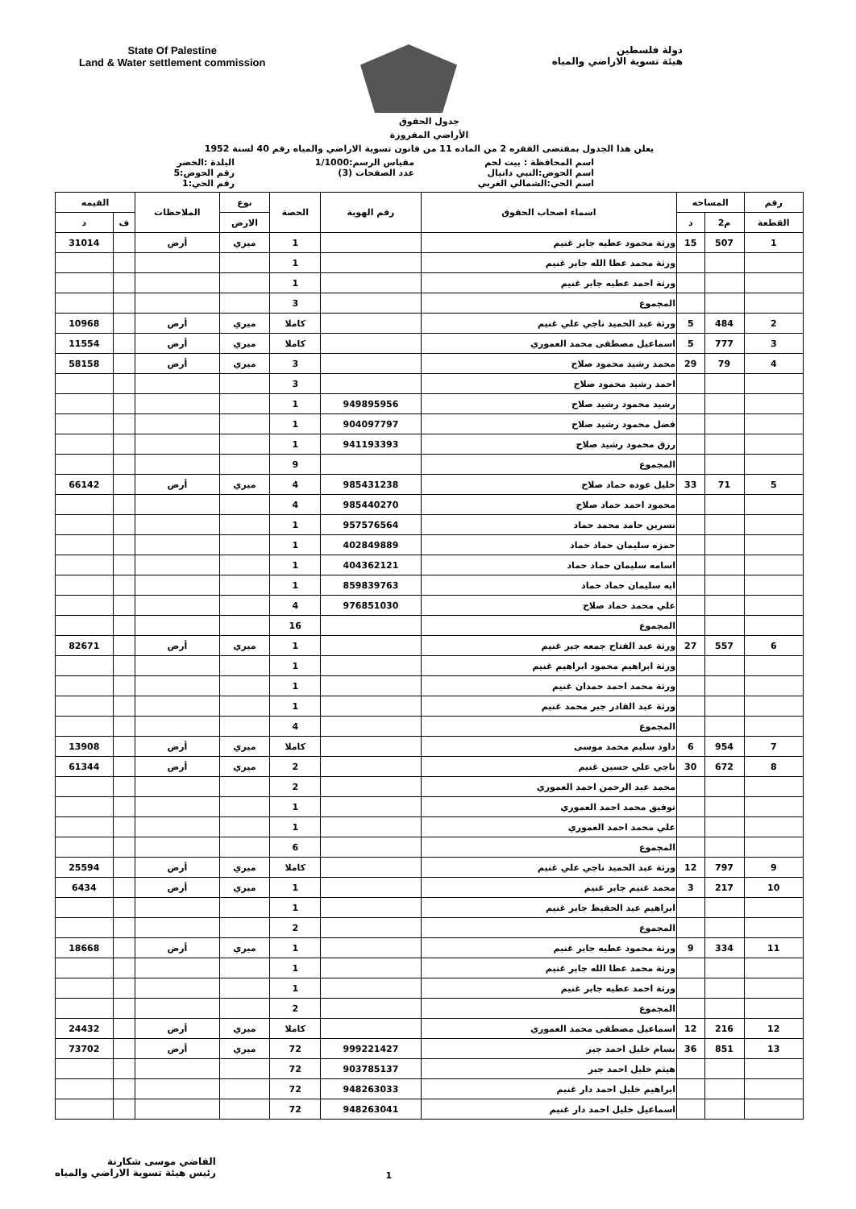State Of Palestine
Land & Water settlement commission
دولة فلسطين
هيئة تسوية الاراضي والمياه
جدول الحقوق
الأراضي المفروزة
يعلن هذا الجدول بمقتضى الفقره 2 من الماده 11 من قانون تسوية الاراضي والمياه رقم 40 لسنة 1952
اسم المحافظة : بيت لحم
مقياس الرسم:1/1000
البلدة :الخضر
اسم الحوض:النبي دانيال
عدد الصفحات (3)
رقم الحوض:5
اسم الحي:الشمالي الغربي
رقم الحي:1
| رقم | المساحه | | اسماء اصحاب الحقوق | رقم الهوية | الحصة | نوع | الملاحظات | القيمه | |
| --- | --- | --- | --- | --- | --- | --- | --- | --- | --- |
| القطعة | م2 | د | | | | الارض | | ف | د |
| 1 | 507 | 15 | ورثة محمود عطيه جابر غنيم | | 1 | ميري | أرض | | 31014 |
| | | | ورثة محمد عطا الله جابر غنيم | | 1 | | | | |
| | | | ورثة احمد عطيه جابر غنيم | | 1 | | | | |
| | | | المجموع | | 3 | | | | |
| 2 | 484 | 5 | ورثة عبد الحميد ناجي علي غنيم | | كاملا | ميري | أرض | | 10968 |
| 3 | 777 | 5 | اسماعيل مصطفى محمد العموري | | كاملا | ميري | أرض | | 11554 |
| 4 | 79 | 29 | محمد رشيد محمود صلاح | | 3 | ميري | أرض | | 58158 |
| | | | احمد رشيد محمود صلاح | | 3 | | | | |
| | | | رشيد محمود رشيد صلاح | 949895956 | 1 | | | | |
| | | | فضل محمود رشيد صلاح | 904097797 | 1 | | | | |
| | | | رزق محمود رشيد صلاح | 941193393 | 1 | | | | |
| | | | المجموع | | 9 | | | | |
| 5 | 71 | 33 | خليل عوده حماد صلاح | 985431238 | 4 | ميري | أرض | | 66142 |
| | | | محمود احمد حماد صلاح | 985440270 | 4 | | | | |
| | | | نسرين حامد محمد حماد | 957576564 | 1 | | | | |
| | | | حمزه سليمان حماد حماد | 402849889 | 1 | | | | |
| | | | اسامه سليمان حماد حماد | 404362121 | 1 | | | | |
| | | | ايه سليمان حماد حماد | 859839763 | 1 | | | | |
| | | | علي محمد حماد صلاح | 976851030 | 4 | | | | |
| | | | المجموع | | 16 | | | | |
| 6 | 557 | 27 | ورثة عبد الفتاح جمعه جبر غنيم | | 1 | ميري | أرض | | 82671 |
| | | | ورثة ابراهيم محمود ابراهيم غنيم | | 1 | | | | |
| | | | ورثة محمد احمد حمدان غنيم | | 1 | | | | |
| | | | ورثة عبد القادر جبر محمد غنيم | | 1 | | | | |
| | | | المجموع | | 4 | | | | |
| 7 | 954 | 6 | داود سليم محمد موسى | | كاملا | ميري | أرض | | 13908 |
| 8 | 672 | 30 | ناجي علي حسين غنيم | | 2 | ميري | أرض | | 61344 |
| | | | محمد عبد الرحمن احمد العموري | | 2 | | | | |
| | | | توفيق محمد احمد العموري | | 1 | | | | |
| | | | علي محمد احمد العموري | | 1 | | | | |
| | | | المجموع | | 6 | | | | |
| 9 | 797 | 12 | ورثة عبد الحميد ناجي علي غنيم | | كاملا | ميري | أرض | | 25594 |
| 10 | 217 | 3 | محمد غنيم جابر غنيم | | 1 | ميري | أرض | | 6434 |
| | | | ابراهيم عبد الحفيظ جابر غنيم | | 1 | | | | |
| | | | المجموع | | 2 | | | | |
| 11 | 334 | 9 | ورثة محمود عطيه جابر غنيم | | 1 | ميري | أرض | | 18668 |
| | | | ورثة محمد عطا الله جابر غنيم | | 1 | | | | |
| | | | ورثة احمد عطيه جابر غنيم | | 1 | | | | |
| | | | المجموع | | 2 | | | | |
| 12 | 216 | 12 | اسماعيل مصطفى محمد العموري | | كاملا | ميري | أرض | | 24432 |
| 13 | 851 | 36 | بسام خليل احمد جبر | 999221427 | 72 | ميري | أرض | | 73702 |
| | | | هيثم خليل احمد جبر | 903785137 | 72 | | | | |
| | | | ابراهيم خليل احمد دار غنيم | 948263033 | 72 | | | | |
| | | | اسماعيل خليل احمد دار غنيم | 948263041 | 72 | | | | |
القاضي موسى شكارنة
رئيس هيئة تسوية الاراضي والمياه
1